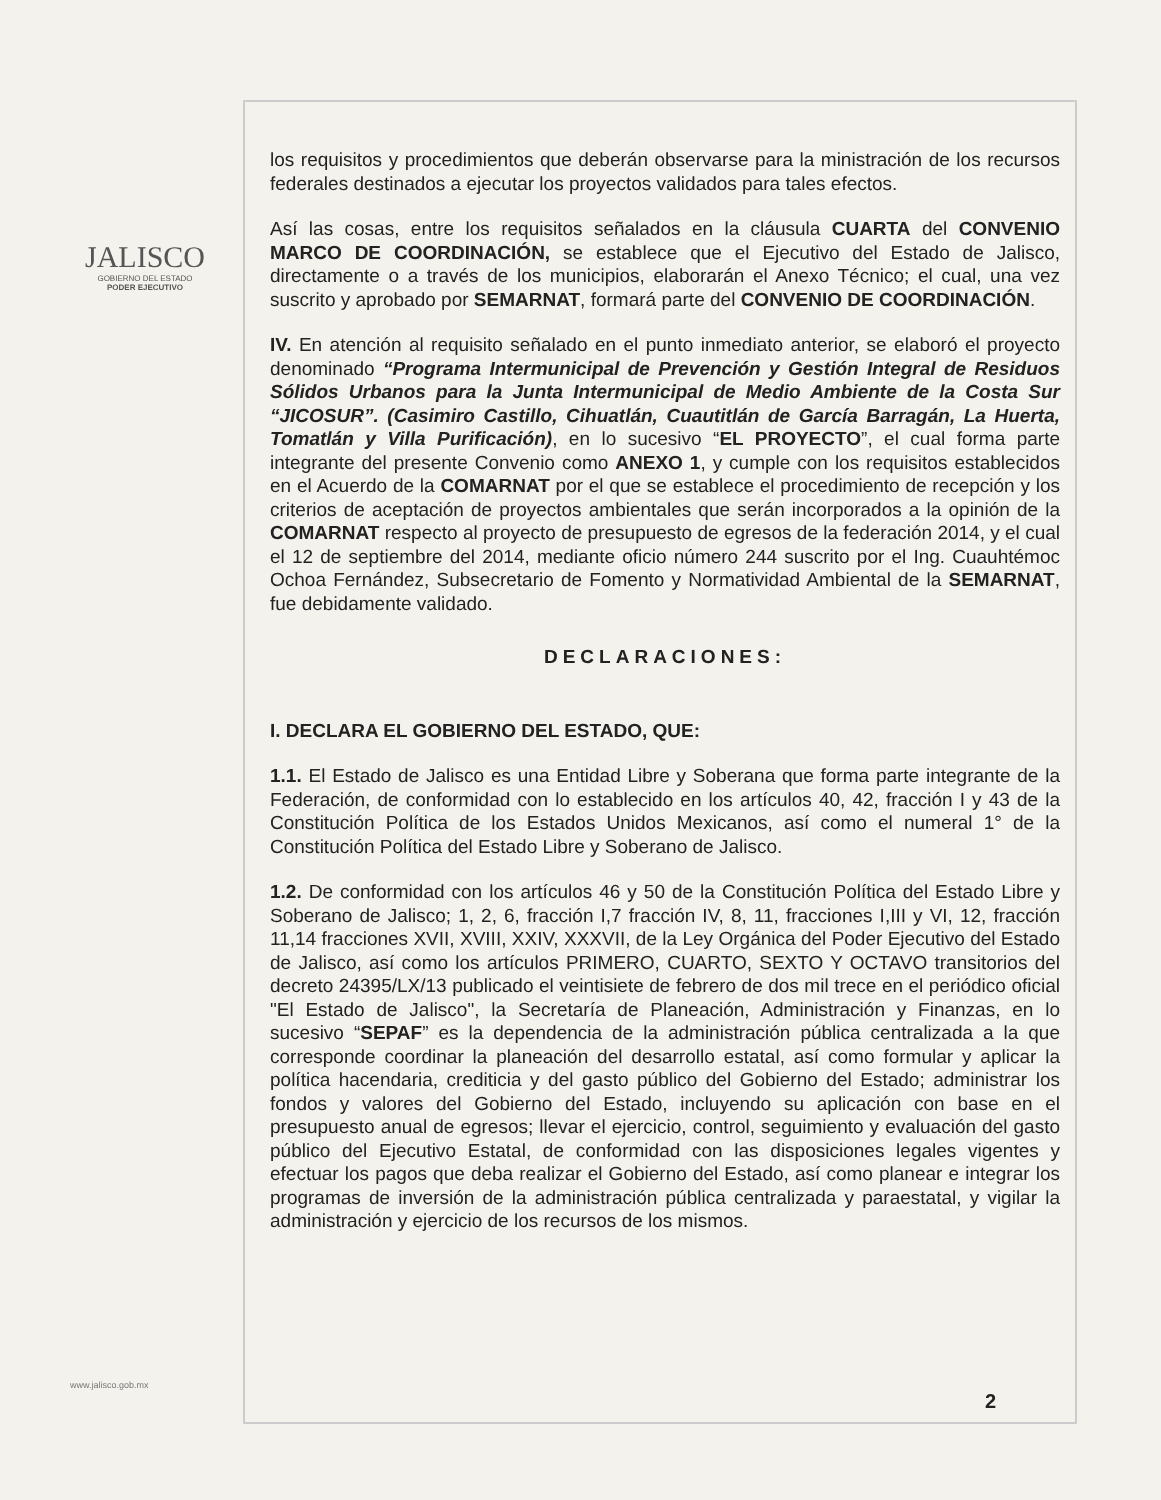JALISCO
GOBIERNO DEL ESTADO
PODER EJECUTIVO
los requisitos y procedimientos que deberán observarse para la ministración de los recursos federales destinados a ejecutar los proyectos validados para tales efectos.
Así las cosas, entre los requisitos señalados en la cláusula CUARTA del CONVENIO MARCO DE COORDINACIÓN, se establece que el Ejecutivo del Estado de Jalisco, directamente o a través de los municipios, elaborarán el Anexo Técnico; el cual, una vez suscrito y aprobado por SEMARNAT, formará parte del CONVENIO DE COORDINACIÓN.
IV. En atención al requisito señalado en el punto inmediato anterior, se elaboró el proyecto denominado “Programa Intermunicipal de Prevención y Gestión Integral de Residuos Sólidos Urbanos para la Junta Intermunicipal de Medio Ambiente de la Costa Sur “JICOSUR”. (Casimiro Castillo, Cihuatlán, Cuautitlán de García Barragán, La Huerta, Tomatlán y Villa Purificación), en lo sucesivo “EL PROYECTO”, el cual forma parte integrante del presente Convenio como ANEXO 1, y cumple con los requisitos establecidos en el Acuerdo de la COMARNAT por el que se establece el procedimiento de recepción y los criterios de aceptación de proyectos ambientales que serán incorporados a la opinión de la COMARNAT respecto al proyecto de presupuesto de egresos de la federación 2014, y el cual el 12 de septiembre del 2014, mediante oficio número 244 suscrito por el Ing. Cuauhtémoc Ochoa Fernández, Subsecretario de Fomento y Normatividad Ambiental de la SEMARNAT, fue debidamente validado.
DECLARACIONES:
I. DECLARA EL GOBIERNO DEL ESTADO, QUE:
1.1. El Estado de Jalisco es una Entidad Libre y Soberana que forma parte integrante de la Federación, de conformidad con lo establecido en los artículos 40, 42, fracción I y 43 de la Constitución Política de los Estados Unidos Mexicanos, así como el numeral 1° de la Constitución Política del Estado Libre y Soberano de Jalisco.
1.2. De conformidad con los artículos 46 y 50 de la Constitución Política del Estado Libre y Soberano de Jalisco; 1, 2, 6, fracción I,7 fracción IV, 8, 11, fracciones I,III y VI, 12, fracción 11,14 fracciones XVII, XVIII, XXIV, XXXVII, de la Ley Orgánica del Poder Ejecutivo del Estado de Jalisco, así como los artículos PRIMERO, CUARTO, SEXTO Y OCTAVO transitorios del decreto 24395/LX/13 publicado el veintisiete de febrero de dos mil trece en el periódico oficial "El Estado de Jalisco", la Secretaría de Planeación, Administración y Finanzas, en lo sucesivo “SEPAF” es la dependencia de la administración pública centralizada a la que corresponde coordinar la planeación del desarrollo estatal, así como formular y aplicar la política hacendaria, crediticia y del gasto público del Gobierno del Estado; administrar los fondos y valores del Gobierno del Estado, incluyendo su aplicación con base en el presupuesto anual de egresos; llevar el ejercicio, control, seguimiento y evaluación del gasto público del Ejecutivo Estatal, de conformidad con las disposiciones legales vigentes y efectuar los pagos que deba realizar el Gobierno del Estado, así como planear e integrar los programas de inversión de la administración pública centralizada y paraestatal, y vigilar la administración y ejercicio de los recursos de los mismos.
www.jalisco.gob.mx
2